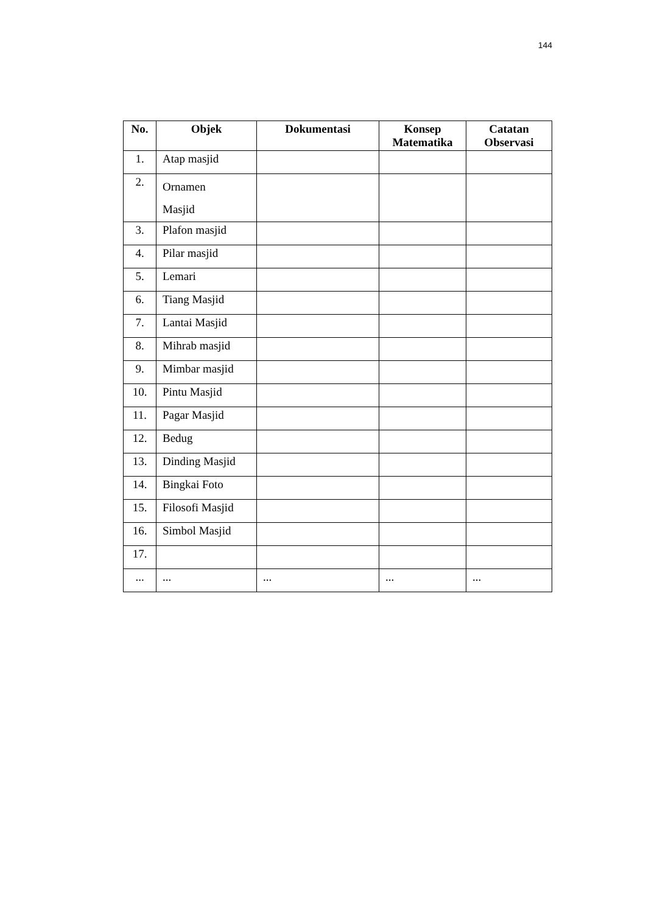144
| No. | Objek | Dokumentasi | Konsep Matematika | Catatan Observasi |
| --- | --- | --- | --- | --- |
| 1. | Atap masjid | | | |
| 2. | Ornamen Masjid | | | |
| 3. | Plafon masjid | | | |
| 4. | Pilar masjid | | | |
| 5. | Lemari | | | |
| 6. | Tiang Masjid | | | |
| 7. | Lantai Masjid | | | |
| 8. | Mihrab masjid | | | |
| 9. | Mimbar masjid | | | |
| 10. | Pintu Masjid | | | |
| 11. | Pagar Masjid | | | |
| 12. | Bedug | | | |
| 13. | Dinding Masjid | | | |
| 14. | Bingkai Foto | | | |
| 15. | Filosofi Masjid | | | |
| 16. | Simbol Masjid | | | |
| 17. | | | | |
| ... | ... | ... | ... | ... |